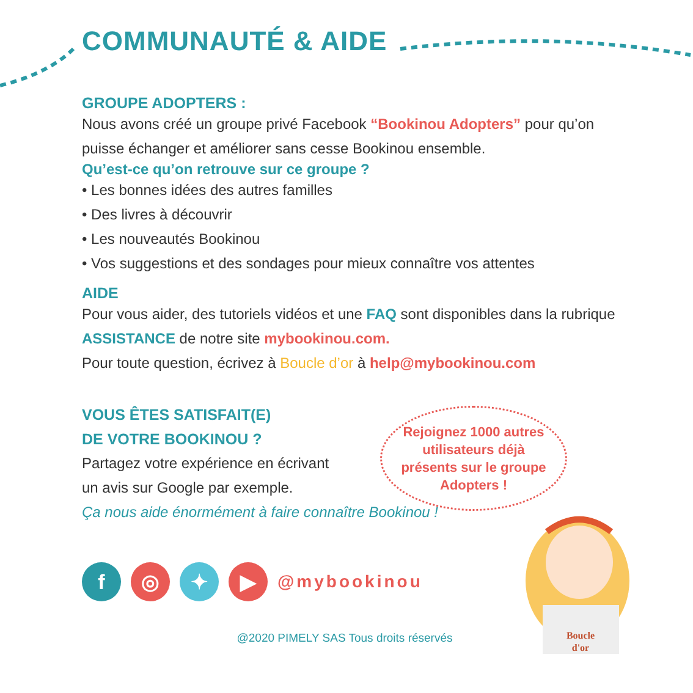COMMUNAUTÉ & AIDE
GROUPE ADOPTERS :
Nous avons créé un groupe privé Facebook “Bookinou Adopters” pour qu’on puisse échanger et améliorer sans cesse Bookinou ensemble.
Qu’est-ce qu’on retrouve sur ce groupe ?
• Les bonnes idées des autres familles
• Des livres à découvrir
• Les nouveautés Bookinou
• Vos suggestions et des sondages pour mieux connaître vos attentes
AIDE
Pour vous aider, des tutoriels vidéos et une FAQ sont disponibles dans la rubrique ASSISTANCE de notre site mybookinou.com.
Pour toute question, écrivez à Boucle d’or à help@mybookinou.com
VOUS ÊTES SATISFAIT(E)
DE VOTRE BOOKINOU ?
Partagez votre expérience en écrivant
un avis sur Google par exemple.
Ça nous aide énormément à faire connaître Bookinou !
f ◎ ✦ ▶
@mybookinou
@2020 PIMELY SAS Tous droits réservés
Rejoignez 1000 autres
utilisateurs déjà
présents sur le groupe
Adopters !
Boucle
d'or